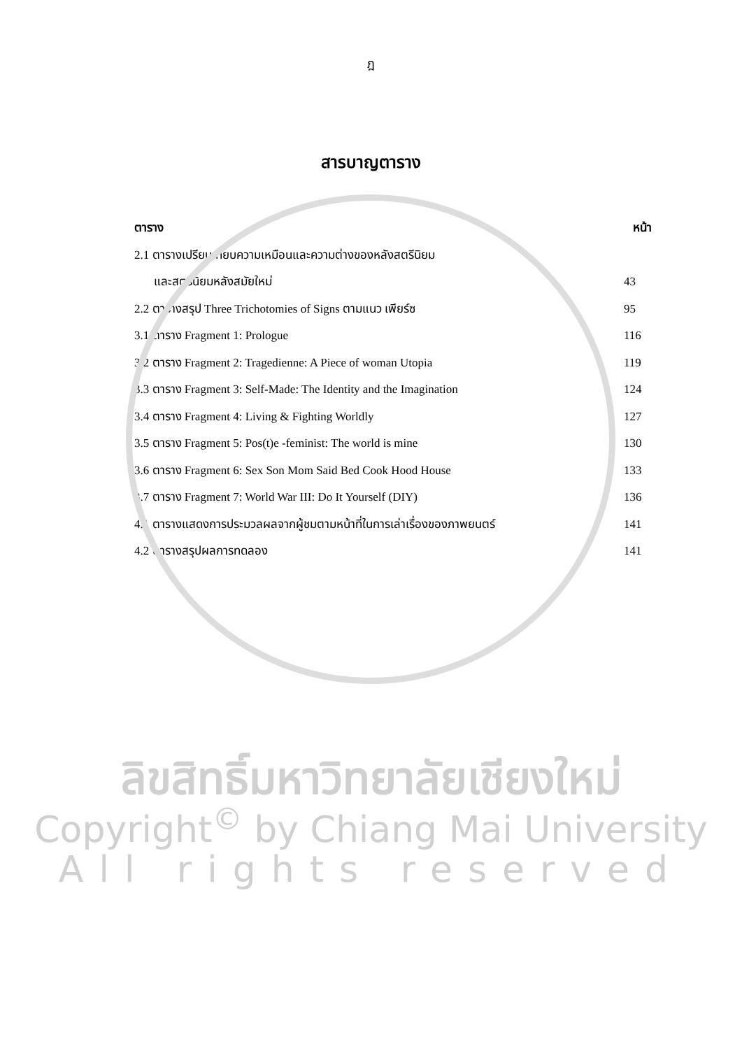ฎ
สารบาญตาราง
| ตาราง | หน้า |
| --- | --- |
| 2.1 ตารางเปรียบเทียบความเหมือนและความต่างของหลังสตรีนิยม | |
| และสตรีนิยมหลังสมัยใหม่ | 43 |
| 2.2 ตารางสรุป Three Trichotomies of Signs ตามแนว เพียร์ซ | 95 |
| 3.1 ตาราง Fragment 1: Prologue | 116 |
| 3.2 ตาราง Fragment 2: Tragedienne: A Piece of woman Utopia | 119 |
| 3.3 ตาราง Fragment 3: Self-Made: The Identity and the Imagination | 124 |
| 3.4 ตาราง Fragment 4: Living & Fighting Worldly | 127 |
| 3.5 ตาราง Fragment 5: Pos(t)e -feminist: The world is mine | 130 |
| 3.6 ตาราง Fragment 6: Sex Son Mom Said Bed Cook Hood House | 133 |
| 3.7 ตาราง Fragment 7: World War III: Do It Yourself (DIY) | 136 |
| 4.1 ตารางแสดงการประมวลผลจากผู้ชมตามหน้าที่ในการเล่าเรื่องของภาพยนตร์ | 141 |
| 4.2 ตารางสรุปผลการทดลอง | 141 |
ลิขสิทธิ์มหาวิทยาลัยเชียงใหม่
Copyright<sup>©</sup> by Chiang Mai University
All rights reserved